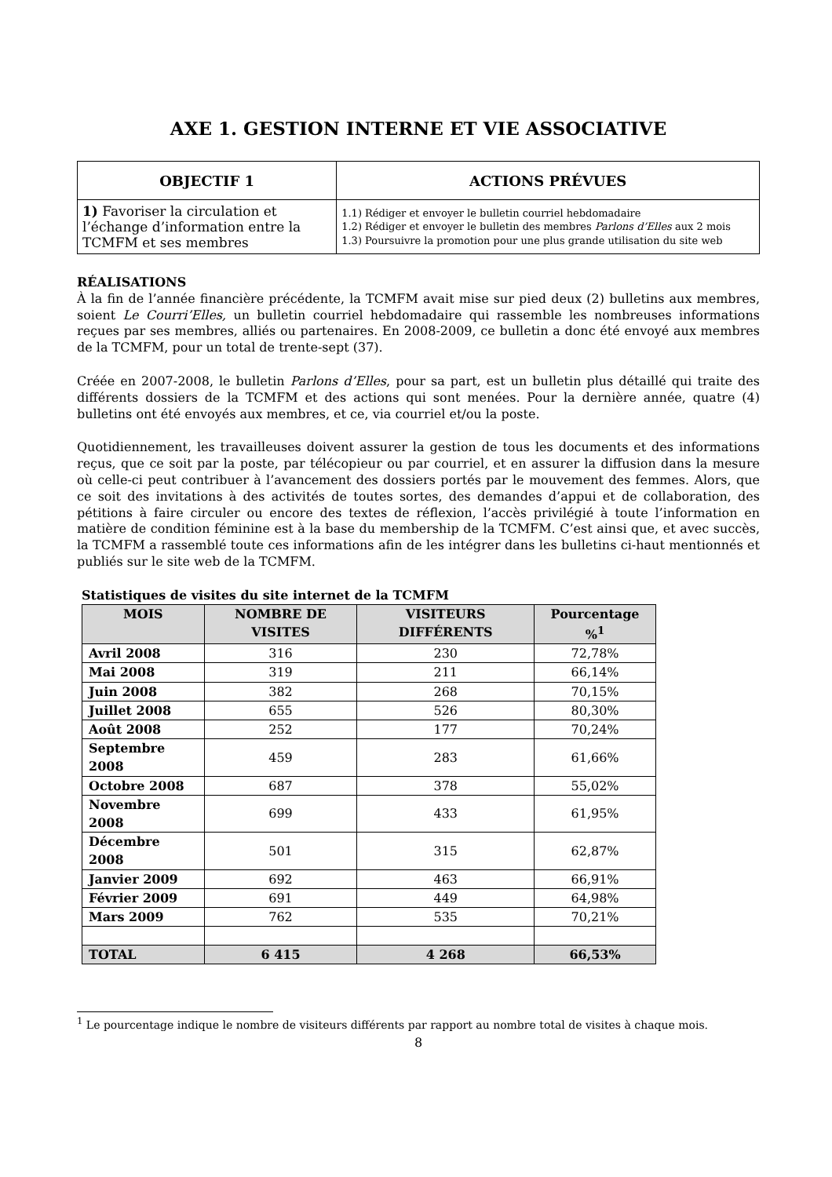AXE 1. GESTION INTERNE ET VIE ASSOCIATIVE
| OBJECTIF 1 | ACTIONS PRÉVUES |
| --- | --- |
| 1) Favoriser la circulation et l’échange d’information entre la TCMFM et ses membres | 1.1) Rédiger et envoyer le bulletin courriel hebdomadaire 1.2) Rédiger et envoyer le bulletin des membres Parlons d’Elles aux 2 mois 1.3) Poursuivre la promotion pour une plus grande utilisation du site web |
RÉALISATIONS
À la fin de l’année financière précédente, la TCMFM avait mise sur pied deux (2) bulletins aux membres, soient Le Courri’Elles, un bulletin courriel hebdomadaire qui rassemble les nombreuses informations reçues par ses membres, alliés ou partenaires. En 2008-2009, ce bulletin a donc été envoyé aux membres de la TCMFM, pour un total de trente-sept (37).
Créée en 2007-2008, le bulletin Parlons d’Elles, pour sa part, est un bulletin plus détaillé qui traite des différents dossiers de la TCMFM et des actions qui sont menées. Pour la dernière année, quatre (4) bulletins ont été envoyés aux membres, et ce, via courriel et/ou la poste.
Quotidiennement, les travailleuses doivent assurer la gestion de tous les documents et des informations reçus, que ce soit par la poste, par télécopieur ou par courriel, et en assurer la diffusion dans la mesure où celle-ci peut contribuer à l’avancement des dossiers portés par le mouvement des femmes. Alors, que ce soit des invitations à des activités de toutes sortes, des demandes d’appui et de collaboration, des pétitions à faire circuler ou encore des textes de réflexion, l’accès privilégié à toute l’information en matière de condition féminine est à la base du membership de la TCMFM. C’est ainsi que, et avec succès, la TCMFM a rassemblé toute ces informations afin de les intégrer dans les bulletins ci-haut mentionnés et publiés sur le site web de la TCMFM.
Statistiques de visites du site internet de la TCMFM
| MOIS | NOMBRE DE VISITES | VISITEURS DIFFÉRENTS | Pourcentage %<sup>1</sup> |
| --- | --- | --- | --- |
| Avril 2008 | 316 | 230 | 72,78% |
| Mai 2008 | 319 | 211 | 66,14% |
| Juin 2008 | 382 | 268 | 70,15% |
| Juillet 2008 | 655 | 526 | 80,30% |
| Août 2008 | 252 | 177 | 70,24% |
| Septembre 2008 | 459 | 283 | 61,66% |
| Octobre 2008 | 687 | 378 | 55,02% |
| Novembre 2008 | 699 | 433 | 61,95% |
| Décembre 2008 | 501 | 315 | 62,87% |
| Janvier 2009 | 692 | 463 | 66,91% |
| Février 2009 | 691 | 449 | 64,98% |
| Mars 2009 | 762 | 535 | 70,21% |
| TOTAL | 6 415 | 4 268 | 66,53% |
<sup>1</sup> Le pourcentage indique le nombre de visiteurs différents par rapport au nombre total de visites à chaque mois.
8